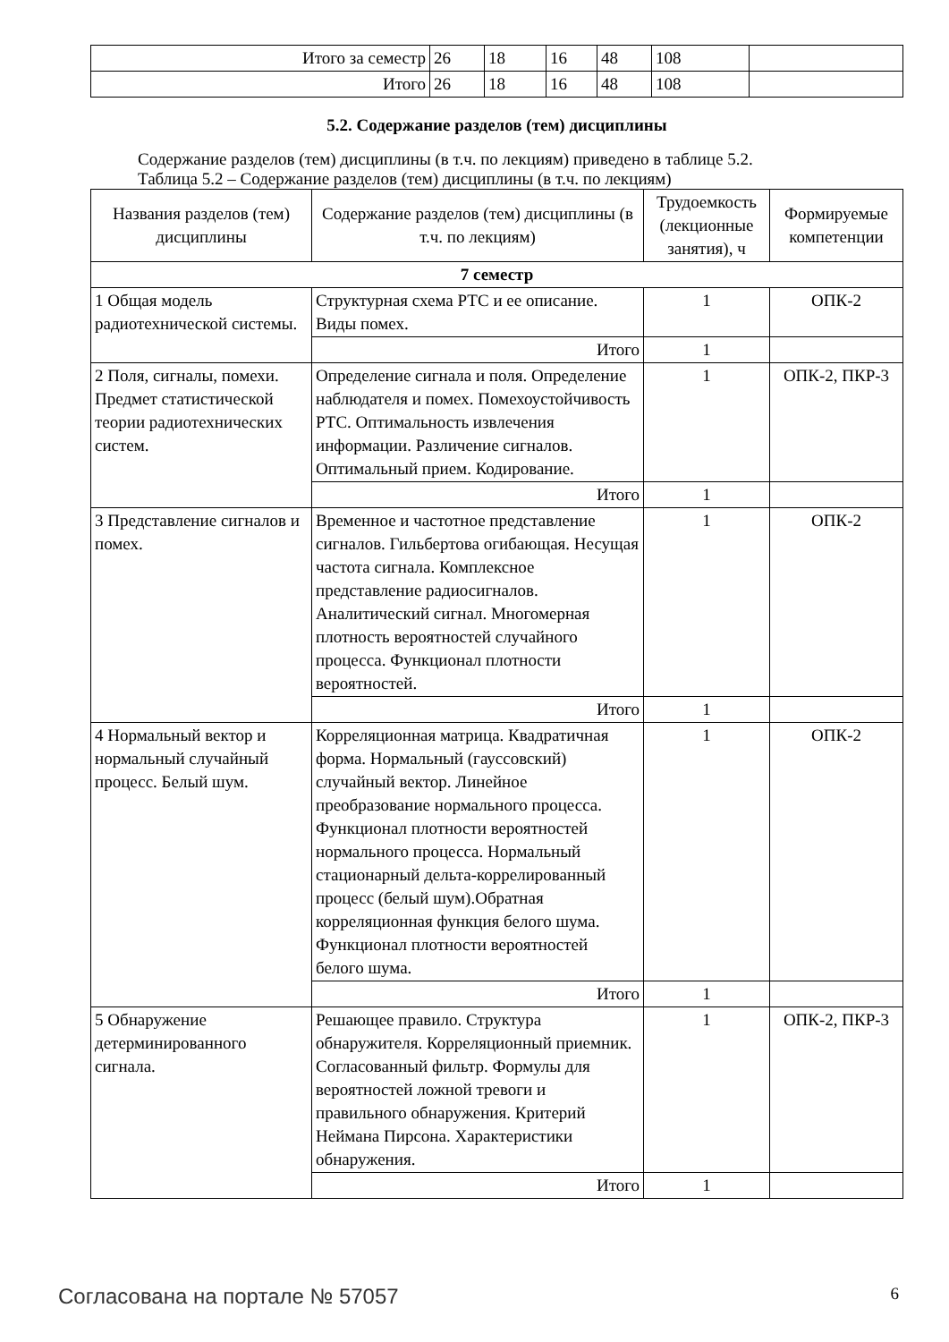| Итого за семестр | 26 | 18 | 16 | 48 | 108 | |
| Итого | 26 | 18 | 16 | 48 | 108 | |
5.2. Содержание разделов (тем) дисциплины
Содержание разделов (тем) дисциплины (в т.ч. по лекциям) приведено в таблице 5.2.
Таблица 5.2 – Содержание разделов (тем) дисциплины (в т.ч. по лекциям)
| Названия разделов (тем) дисциплины | Содержание разделов (тем) дисциплины (в т.ч. по лекциям) | Трудоемкость (лекционные занятия), ч | Формируемые компетенции |
| --- | --- | --- | --- |
| 7 семестр | | | |
| 1 Общая модель радиотехнической системы. | Структурная схема РТС и ее описание. Виды помех. | 1 | ОПК-2 |
| | Итого | 1 | |
| 2 Поля, сигналы, помехи. Предмет статистической теории радиотехнических систем. | Определение сигнала и поля. Определение наблюдателя и помех. Помехоустойчивость РТС. Оптимальность извлечения информации. Различение сигналов. Оптимальный прием. Кодирование. | 1 | ОПК-2, ПКР-3 |
| | Итого | 1 | |
| 3 Представление сигналов и помех. | Временное и частотное представление сигналов. Гильбертова огибающая. Несущая частота сигнала. Комплексное представление радиосигналов. Аналитический сигнал. Многомерная плотность вероятностей случайного процесса. Функционал плотности вероятностей. | 1 | ОПК-2 |
| | Итого | 1 | |
| 4 Нормальный вектор и нормальный случайный процесс. Белый шум. | Корреляционная матрица. Квадратичная форма. Нормальный (гауссовский) случайный вектор. Линейное преобразование нормального процесса. Функционал плотности вероятностей нормального процесса. Нормальный стационарный дельта-коррелированный процесс (белый шум).Обратная корреляционная функция белого шума. Функционал плотности вероятностей белого шума. | 1 | ОПК-2 |
| | Итого | 1 | |
| 5 Обнаружение детерминированного сигнала. | Решающее правило. Структура обнаружителя. Корреляционный приемник. Согласованный фильтр. Формулы для вероятностей ложной тревоги и правильного обнаружения. Критерий Неймана Пирсона. Характеристики обнаружения. | 1 | ОПК-2, ПКР-3 |
| | Итого | 1 | |
Согласована на портале № 57057 6